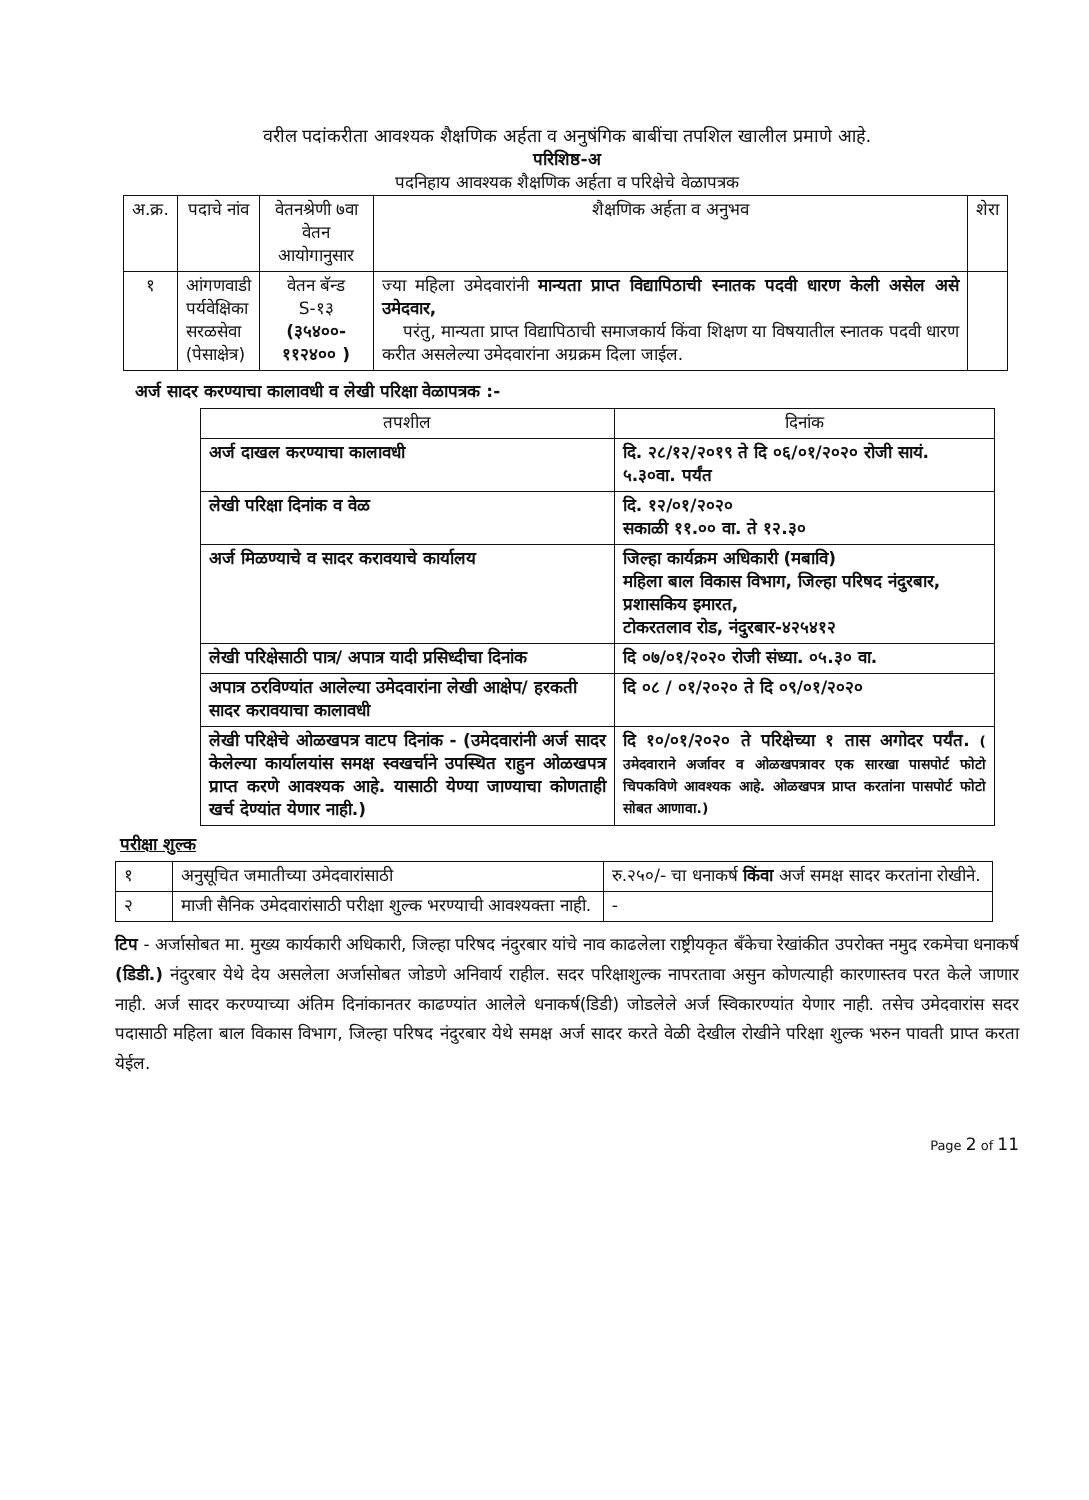वरील पदांकरीता आवश्यक शैक्षणिक अर्हता व अनुषंगिक बाबींचा तपशिल खालील प्रमाणे आहे.
परिशिष्ठ-अ
पदनिहाय आवश्यक शैक्षणिक अर्हता व परिक्षेचे वेळापत्रक
| अ.क्र. | पदाचे नांव | वेतनश्रेणी ७वा वेतन आयोगानुसार | शैक्षणिक अर्हता व अनुभव | शेरा |
| --- | --- | --- | --- | --- |
| १ | आंगणवाडी पर्यवेक्षिका सरळसेवा (पेसाक्षेत्र) | वेतन बॅन्ड S-१३ (३५४००- ११२४०० ) | ज्या महिला उमेदवारांनी मान्यता प्राप्त विद्यापिठाची स्नातक पदवी धारण केली असेल असे उमेदवार, परंतु, मान्यता प्राप्त विद्यापिठाची समाजकार्य किंवा शिक्षण या विषयातील स्नातक पदवी धारण करीत असलेल्या उमेदवारांना अग्रक्रम दिला जाईल. | |
अर्ज सादर करण्याचा कालावधी व लेखी परिक्षा वेळापत्रक :-
| तपशील | दिनांक |
| --- | --- |
| अर्ज दाखल करण्याचा कालावधी | दि. २८/१२/२०१९ ते दि ०६/०१/२०२० रोजी सायं. ५.३०वा. पर्यंत |
| लेखी परिक्षा दिनांक व वेळ | दि. १२/०१/२०२० सकाळी ११.०० वा. ते १२.३० |
| अर्ज मिळण्याचे व सादर करावयाचे कार्यालय | जिल्हा कार्यक्रम अधिकारी (मबावि) महिला बाल विकास विभाग, जिल्हा परिषद नंदुरबार, प्रशासकिय इमारत, टोकरतलाव रोड, नंदुरबार-४२५४१२ |
| लेखी परिक्षेसाठी पात्र/ अपात्र यादी प्रसिध्दीचा दिनांक | दि ०७/०१/२०२० रोजी संध्या. ०५.३० वा. |
| अपात्र ठरविण्यांत आलेल्या उमेदवारांना लेखी आक्षेप/ हरकती सादर करावयाचा कालावधी | दि ०८ / ०१/२०२० ते दि ०९/०१/२०२० |
| लेखी परिक्षेचे ओळखपत्र वाटप दिनांक - (उमेदवारांनी अर्ज सादर केलेल्या कार्यालयांस समक्ष स्वखर्चाने उपस्थित राहुन ओळखपत्र प्राप्त करणे आवश्यक आहे. यासाठी येण्या जाण्याचा कोणताही खर्च देण्यांत येणार नाही.) | दि १०/०१/२०२० ते परिक्षेच्या १ तास अगोदर पर्यंत. ( उमेदवाराने अर्जावर व ओळखपत्रावर एक सारखा पासपोर्ट फोटो चिपकविणे आवश्यक आहे. ओळखपत्र प्राप्त करतांना पासपोर्ट फोटो सोबत आणावा.) |
परीक्षा शुल्क
| १ | अनुसूचित जमातीच्या उमेदवारांसाठी | रु.२५०/- चा धनाकर्ष किंवा अर्ज समक्ष सादर करतांना रोखीने. |
| २ | माजी सैनिक उमेदवारांसाठी परीक्षा शुल्क भरण्याची आवश्यक्ता नाही. | - |
टिप - अर्जासोबत मा. मुख्य कार्यकारी अधिकारी, जिल्हा परिषद नंदुरबार यांचे नाव काढलेला राष्ट्रीयकृत बँकेचा रेखांकीत उपरोक्त नमुद रकमेचा धनाकर्ष (डिडी.) नंदुरबार येथे देय असलेला अर्जासोबत जोडणे अनिवार्य राहील. सदर परिक्षाशुल्क नापरतावा असुन कोणत्याही कारणास्तव परत केले जाणार नाही. अर्ज सादर करण्याच्या अंतिम दिनांकानतर काढण्यांत आलेले धनाकर्ष(डिडी) जोडलेले अर्ज स्विकारण्यांत येणार नाही. तसेच उमेदवारांस सदर पदासाठी महिला बाल विकास विभाग, जिल्हा परिषद नंदुरबार येथे समक्ष अर्ज सादर करते वेळी देखील रोखीने परिक्षा शुल्क भरुन पावती प्राप्त करता येईल.
Page 2 of 11